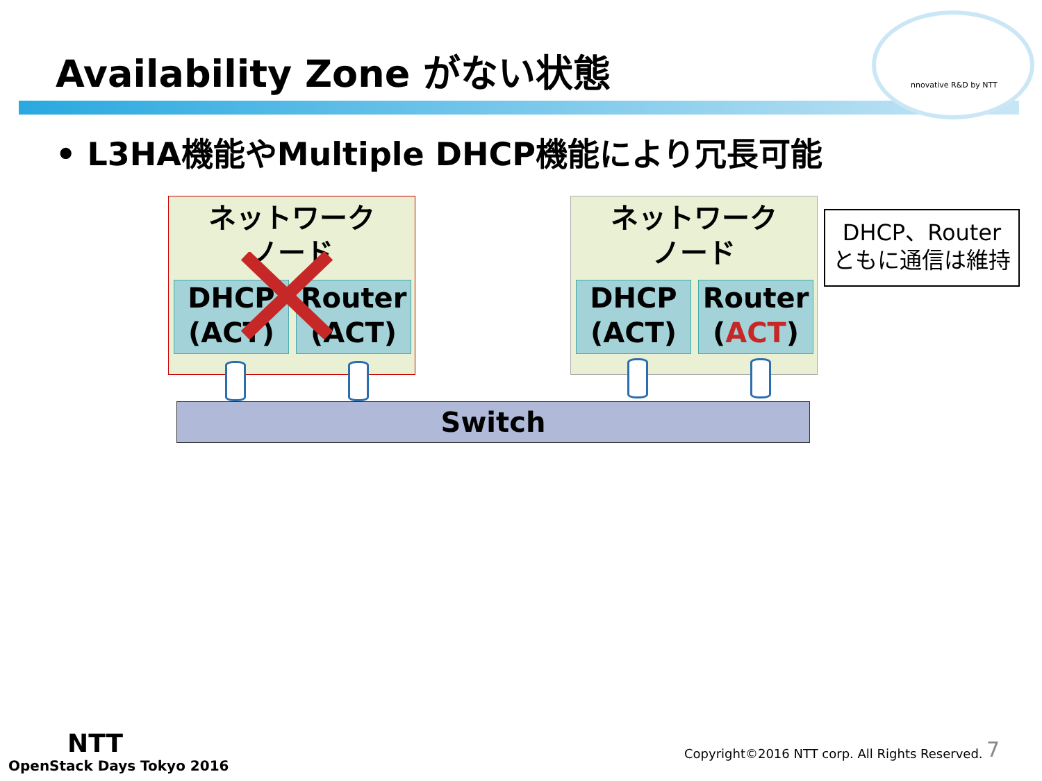nnovative R&D by NTT
Availability Zone がない状態
• L3HA機能やMultiple DHCP機能により冗長可能
ネットワーク
ノード
DHCP
(ACT)
Router
(ACT)
ネットワーク
ノード
DHCP
(ACT)
Router
(ACT)
DHCP、Router
ともに通信は維持
Switch
NTT
OpenStack Days Tokyo 2016
Copyright©2016 NTT corp. All Rights Reserved.
7